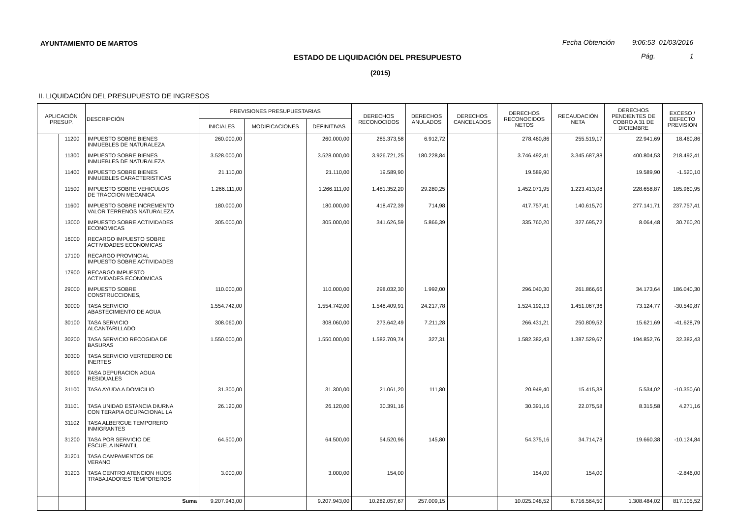AYUNTAMIENTO DE MARTOS
Fecha Obtención 9:06:53 01/03/2016
ESTADO DE LIQUIDACIÓN DEL PRESUPUESTO
Pág. 1
(2015)
II. LIQUIDACIÓN DEL PRESUPUESTO DE INGRESOS
| APLICACIÓN PRESUP. | | DESCRIPCIÓN | PREVISIONES PRESUPUESTARIAS | | | DERECHOS RECONOCIDOS | DERECHOS ANULADOS | DERECHOS CANCELADOS | DERECHOS RECONOCIDOS NETOS | RECAUDACIÓN NETA | DERECHOS PENDIENTES DE COBRO A 31 DE DICIEMBRE | EXCESO / DEFECTO PREVISIÓN |
| --- | --- | --- | --- | --- | --- | --- | --- | --- | --- | --- | --- | --- |
| | | | INICIALES | MODIFICACIONES | DEFINITIVAS | | | | | | | |
| | 11200 | IMPUESTO SOBRE BIENES INMUEBLES DE NATURALEZA | 260.000,00 | | 260.000,00 | 285.373,58 | 6.912,72 | | 278.460,86 | 255.519,17 | 22.941,69 | 18.460,86 |
| | 11300 | IMPUESTO SOBRE BIENES INMUEBLES DE NATURALEZA | 3.528.000,00 | | 3.528.000,00 | 3.926.721,25 | 180.228,84 | | 3.746.492,41 | 3.345.687,88 | 400.804,53 | 218.492,41 |
| | 11400 | IMPUESTO SOBRE BIENES INMUEBLES CARACTERISTICAS | 21.110,00 | | 21.110,00 | 19.589,90 | | | 19.589,90 | | 19.589,90 | -1.520,10 |
| | 11500 | IMPUESTO SOBRE VEHICULOS DE TRACCION MECANICA | 1.266.111,00 | | 1.266.111,00 | 1.481.352,20 | 29.280,25 | | 1.452.071,95 | 1.223.413,08 | 228.658,87 | 185.960,95 |
| | 11600 | IMPUESTO SOBRE INCREMENTO VALOR TERRENOS NATURALEZA | 180.000,00 | | 180.000,00 | 418.472,39 | 714,98 | | 417.757,41 | 140.615,70 | 277.141,71 | 237.757,41 |
| | 13000 | IMPUESTO SOBRE ACTIVIDADES ECONOMICAS | 305.000,00 | | 305.000,00 | 341.626,59 | 5.866,39 | | 335.760,20 | 327.695,72 | 8.064,48 | 30.760,20 |
| | 16000 | RECARGO IMPUESTO SOBRE ACTIVIDADES ECONOMICAS | | | | | | | | | | |
| | 17100 | RECARGO PROVINCIAL IMPUESTO SOBRE ACTIVIDADES | | | | | | | | | | |
| | 17900 | RECARGO IMPUESTO ACTIVIDADES ECONOMICAS | | | | | | | | | | |
| | 29000 | IMPUESTO SOBRE CONSTRUCCIONES, | 110.000,00 | | 110.000,00 | 298.032,30 | 1.992,00 | | 296.040,30 | 261.866,66 | 34.173,64 | 186.040,30 |
| | 30000 | TASA SERVICIO ABASTECIMIENTO DE AGUA | 1.554.742,00 | | 1.554.742,00 | 1.548.409,91 | 24.217,78 | | 1.524.192,13 | 1.451.067,36 | 73.124,77 | -30.549,87 |
| | 30100 | TASA SERVICIO ALCANTARILLADO | 308.060,00 | | 308.060,00 | 273.642,49 | 7.211,28 | | 266.431,21 | 250.809,52 | 15.621,69 | -41.628,79 |
| | 30200 | TASA SERVICIO RECOGIDA DE BASURAS | 1.550.000,00 | | 1.550.000,00 | 1.582.709,74 | 327,31 | | 1.582.382,43 | 1.387.529,67 | 194.852,76 | 32.382,43 |
| | 30300 | TASA SERVICIO VERTEDERO DE INERTES | | | | | | | | | | |
| | 30900 | TASA DEPURACION AGUA RESIDUALES | | | | | | | | | | |
| | 31100 | TASA AYUDA A DOMICILIO | 31.300,00 | | 31.300,00 | 21.061,20 | 111,80 | | 20.949,40 | 15.415,38 | 5.534,02 | -10.350,60 |
| | 31101 | TASA UNIDAD ESTANCIA DIURNA CON TERAPIA OCUPACIONAL LA | 26.120,00 | | 26.120,00 | 30.391,16 | | | 30.391,16 | 22.075,58 | 8.315,58 | 4.271,16 |
| | 31102 | TASA ALBERGUE TEMPORERO INMIGRANTES | | | | | | | | | | |
| | 31200 | TASA POR SERVICIO DE ESCUELA INFANTIL | 64.500,00 | | 64.500,00 | 54.520,96 | 145,80 | | 54.375,16 | 34.714,78 | 19.660,38 | -10.124,84 |
| | 31201 | TASA CAMPAMENTOS DE VERANO | | | | | | | | | | |
| | 31203 | TASA CENTRO ATENCION HIJOS TRABAJADORES TEMPOREROS | 3.000,00 | | 3.000,00 | 154,00 | | | 154,00 | 154,00 | | -2.846,00 |
| | | Suma | 9.207.943,00 | | 9.207.943,00 | 10.282.057,67 | 257.009,15 | | 10.025.048,52 | 8.716.564,50 | 1.308.484,02 | 817.105,52 |